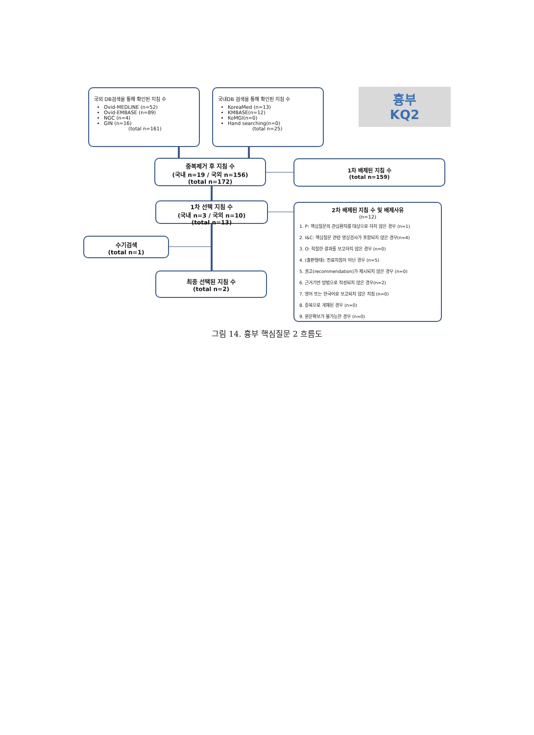국외 DB검색을 통해 확인된 지침 수
Ovid-MEDLINE (n=52)
Ovid-EMBASE (n=89)
NGC (n=4)
GIN (n=16)
(total n=161)
국내DB 검색을 통해 확인된 지침 수
KoreaMed (n=13)
KMBASE(n=12)
KoMGI(n=0)
Hand searching(n=0)
(total n=25)
흉부
KQ2
중복제거 후 지침 수
(국내 n=19 / 국외 n=156)
(total n=172)
1차 배제된 지침 수
(total n=159)
1차 선택 지침 수
(국내 n=3 / 국외 n=10)
(total n=13)
2차 배제된 지침 수 및 배제사유
(n=12)
1. P: 핵심질문의 관심환자를 대상으로 하지 않은 경우 (n=1)
2. I&C: 핵심질문 관련 영상검사가 포함되지 않은 경우(n=4)
3. O: 적절한 결과를 보고하지 않은 경우 (n=0)
4. (출판형태): 진료지침이 아닌 경우 (n=5)
5. 권고(recommendation)가 제시되지 않은 경우 (n=0)
6. 근거기반 방법으로 작성되지 않은 경우(n=2)
7. 영어 또는 한국어로 보고되지 않은 지침 (n=0)
8. 중복으로 게재된 경우 (n=0)
9. 원문확보가 불가능한 경우 (n=0)
수기검색
(total n=1)
최종 선택된 지침 수
(total n=2)
그림 14. 흉부 핵심질문 2 흐름도